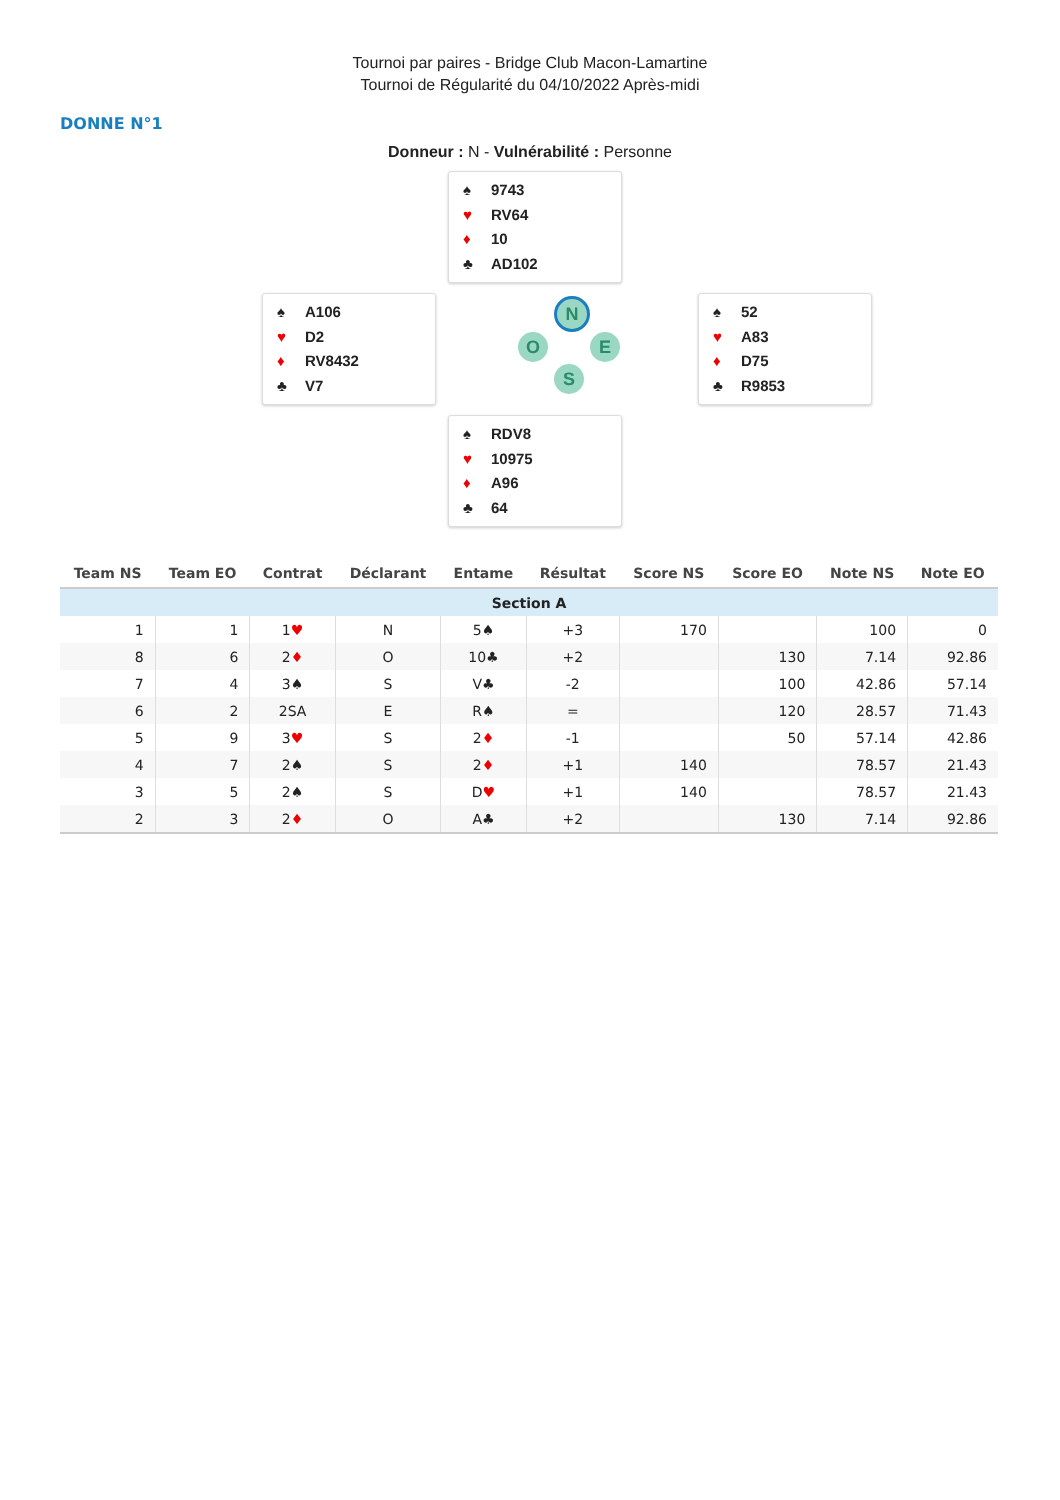Tournoi par paires - Bridge Club Macon-Lamartine
Tournoi de Régularité du 04/10/2022 Après-midi
DONNE N°1
Donneur : N - Vulnérabilité : Personne
♠ 9743
♥ RV64
♦ 10
♣ AD102
♠ A106
♥ D2
♦ RV8432
♣ V7
N
O E
S
♠ 52
♥ A83
♦ D75
♣ R9853
♠ RDV8
♥ 10975
♦ A96
♣ 64
| Team NS | Team EO | Contrat | Déclarant | Entame | Résultat | Score NS | Score EO | Note NS | Note EO |
| --- | --- | --- | --- | --- | --- | --- | --- | --- | --- |
| Section A | | | | | | | | | |
| 1 | 1 | 1 ♥ | N | 5♠ | +3 | 170 | | 100 | 0 |
| 8 | 6 | 2 ♦ | O | 10♣ | +2 | | 130 | 7.14 | 92.86 |
| 7 | 4 | 3♠ | S | V♣ | -2 | | 100 | 42.86 | 57.14 |
| 6 | 2 | 2SA | E | R♠ | = | | 120 | 28.57 | 71.43 |
| 5 | 9 | 3 ♥ | S | 2 ♦ | -1 | | 50 | 57.14 | 42.86 |
| 4 | 7 | 2♠ | S | 2 ♦ | +1 | 140 | | 78.57 | 21.43 |
| 3 | 5 | 2♠ | S | D ♥ | +1 | 140 | | 78.57 | 21.43 |
| 2 | 3 | 2 ♦ | O | A♣ | +2 | | 130 | 7.14 | 92.86 |